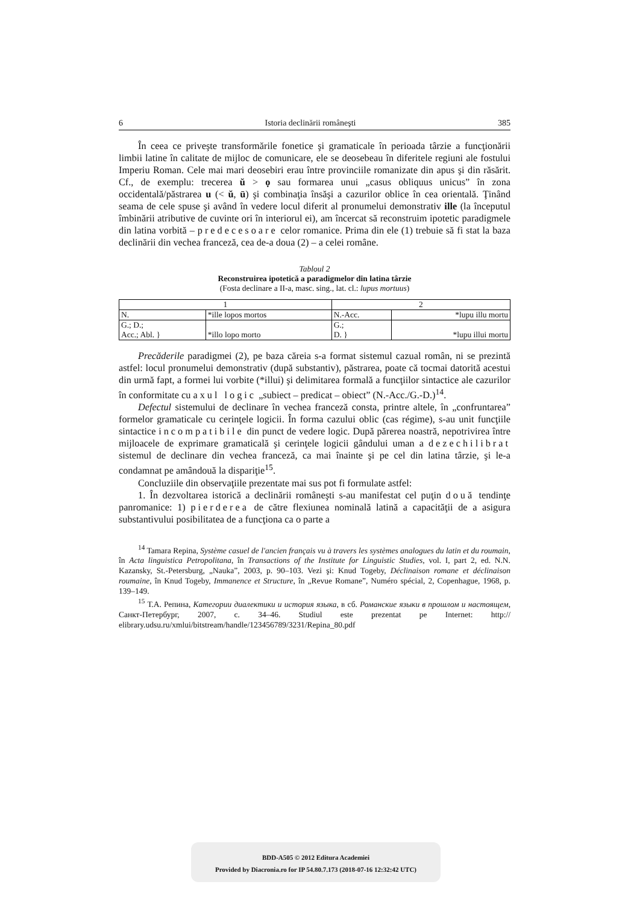6 Istoria declinării româneşti 385
În ceea ce priveşte transformările fonetice şi gramaticale în perioada târzie a funcţionării limbii latine în calitate de mijloc de comunicare, ele se deosebeau în diferitele regiuni ale fostului Imperiu Roman. Cele mai mari deosebiri erau între provinciile romanizate din apus şi din răsărit. Cf., de exemplu: trecerea ŭ > ọ sau formarea unui „casus obliquus unicus” în zona occidentală/păstrarea u (< ŭ, ū) şi combinaţia însăşi a cazurilor oblice în cea orientală. Ţinând seama de cele spuse şi având în vedere locul diferit al pronumelui demonstrativ ille (la începutul îmbinării atributive de cuvinte ori în interiorul ei), am încercat să reconstruim ipotetic paradigmele din latina vorbită – predecesoare celor romanice. Prima din ele (1) trebuie să fi stat la baza declinării din vechea franceză, cea de-a doua (2) – a celei române.
Tabloul 2
Reconstruirea ipotetică a paradigmelor din latina târzie
(Fosta declinare a II-a, masc. sing., lat. cl.: lupus mortuus)
| 1 | | 2 | |
| N. | *ille lopos mortos | N.-Acc. | *lupu illu mortu |
| G.; D.; Acc.; Abl. } | *illo lopo morto | G.; D. } | *lupu illui mortu |
Precăderile paradigmei (2), pe baza căreia s-a format sistemul cazual român, ni se prezintă astfel: locul pronumelui demonstrativ (după substantiv), păstrarea, poate că tocmai datorită acestui din urmă fapt, a formei lui vorbite (*illui) şi delimitarea formală a funcţiilor sintactice ale cazurilor în conformitate cu axul logic „subiect – predicat – obiect” (N.-Acc./G.-D.)<sup>14</sup>.
Defectul sistemului de declinare în vechea franceză consta, printre altele, în „confruntarea” formelor gramaticale cu cerinţele logicii. În forma cazului oblic (cas régime), s-au unit funcţiile sintactice incompatibile din punct de vedere logic. După părerea noastră, nepotrivirea între mijloacele de exprimare gramaticală şi cerinţele logicii gândului uman a dezechilibrat sistemul de declinare din vechea franceză, ca mai înainte şi pe cel din latina târzie, şi le-a condamnat pe amândouă la dispariţie<sup>15</sup>.
Concluziile din observaţiile prezentate mai sus pot fi formulate astfel:
1. În dezvoltarea istorică a declinării româneşti s-au manifestat cel puţin două tendinţe panromanice: 1) pierderea de către flexiunea nominală latină a capacităţii de a asigura substantivului posibilitatea de a funcţiona ca o parte a
<sup>14</sup> Tamara Repina, Système casuel de l'ancien français vu à travers les systèmes analogues du latin et du roumain, în Acta linguistica Petropolitana, în Transactions of the Institute for Linguistic Studies, vol. I, part 2, ed. N.N. Kazansky, St.-Petersburg, „Nauka”, 2003, p. 90–103. Vezi şi: Knud Togeby, Déclinaison romane et déclinaison roumaine, în Knud Togeby, Immanence et Structure, în „Revue Romane”, Numéro spécial, 2, Copenhague, 1968, p. 139–149.
<sup>15</sup> Т.А. Репина, Категории диалектики и история языка, в сб. Романские языки в прошлом и настоящем, Санкт-Петербург, 2007, с. 34–46. Studiul este prezentat pe Internet: http:// elibrary.udsu.ru/xmlui/bitstream/handle/123456789/3231/Repina_80.pdf
BDD-A505 © 2012 Editura Academiei
Provided by Diacronia.ro for IP 54.80.7.173 (2018-07-16 12:32:42 UTC)